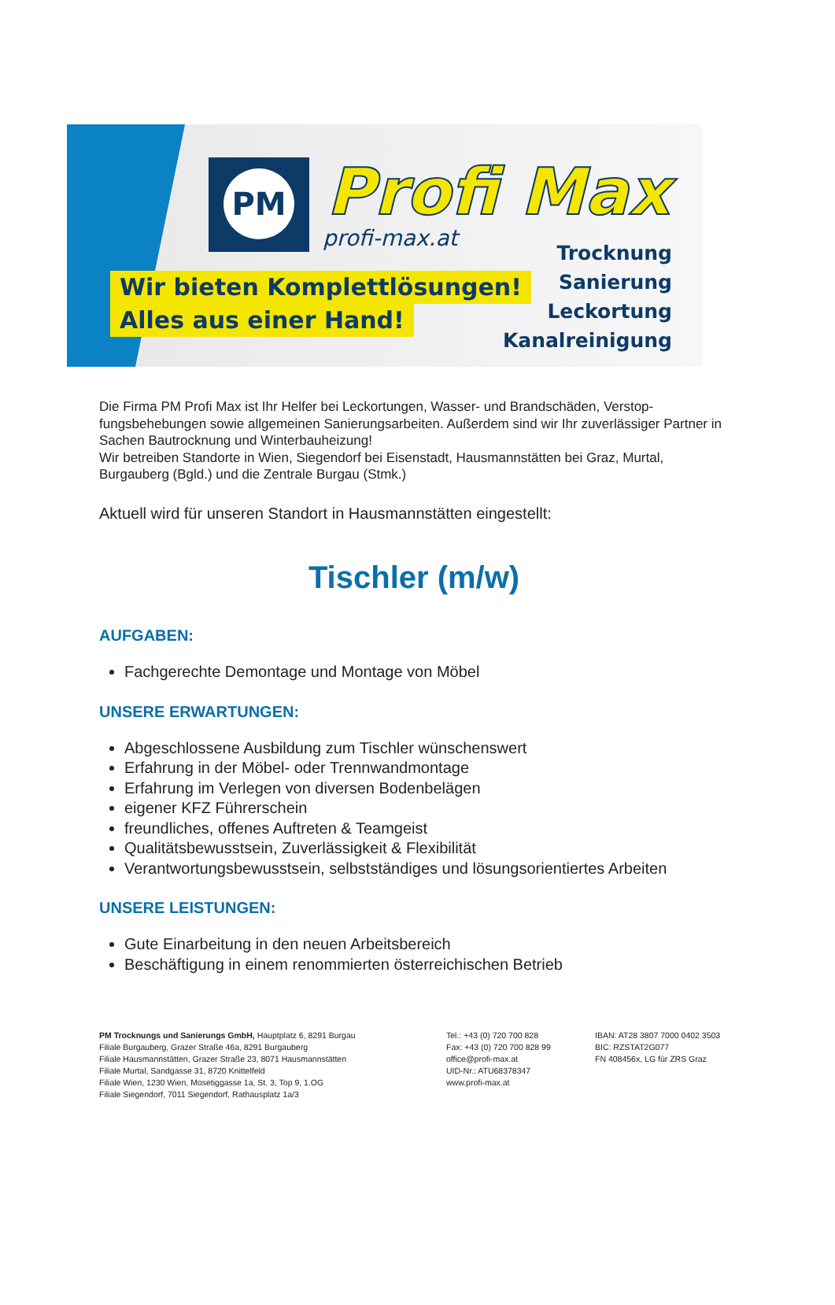PM Profi Max
profi-max.at
Wir bieten Komplettlösungen!
Alles aus einer Hand!
Trocknung
Sanierung
Leckortung
Kanalreinigung
Die Firma PM Profi Max ist Ihr Helfer bei Leckortungen, Wasser- und Brandschäden, Verstop-fungsbehebungen sowie allgemeinen Sanierungsarbeiten. Außerdem sind wir Ihr zuverlässiger Partner in Sachen Bautrocknung und Winterbauheizung!
Wir betreiben Standorte in Wien, Siegendorf bei Eisenstadt, Hausmannstätten bei Graz, Murtal, Burgauberg (Bgld.) und die Zentrale Burgau (Stmk.)
Aktuell wird für unseren Standort in Hausmannstätten eingestellt:
Tischler (m/w)
AUFGABEN:
Fachgerechte Demontage und Montage von Möbel
UNSERE ERWARTUNGEN:
Abgeschlossene Ausbildung zum Tischler wünschenswert
Erfahrung in der Möbel- oder Trennwandmontage
Erfahrung im Verlegen von diversen Bodenbelägen
eigener KFZ Führerschein
freundliches, offenes Auftreten & Teamgeist
Qualitätsbewusstsein, Zuverlässigkeit & Flexibilität
Verantwortungsbewusstsein, selbstständiges und lösungsorientiertes Arbeiten
UNSERE LEISTUNGEN:
Gute Einarbeitung in den neuen Arbeitsbereich
Beschäftigung in einem renommierten österreichischen Betrieb
PM Trocknungs und Sanierungs GmbH, Hauptplatz 6, 8291 Burgau
Filiale Burgauberg, Grazer Straße 46a, 8291 Burgauberg
Filiale Hausmannstätten, Grazer Straße 23, 8071 Hausmannstätten
Filiale Murtal, Sandgasse 31, 8720 Knittelfeld
Filiale Wien, 1230 Wien, Mosetiggasse 1a, St. 3, Top 9, 1.OG
Filiale Siegendorf, 7011 Siegendorf, Rathausplatz 1a/3
Tel.: +43 (0) 720 700 828
Fax: +43 (0) 720 700 828 99
office@profi-max.at
UID-Nr.: ATU68378347
www.profi-max.at
IBAN: AT28 3807 7000 0402 3503
BIC: RZSTAT2G077
FN 408456x, LG für ZRS Graz